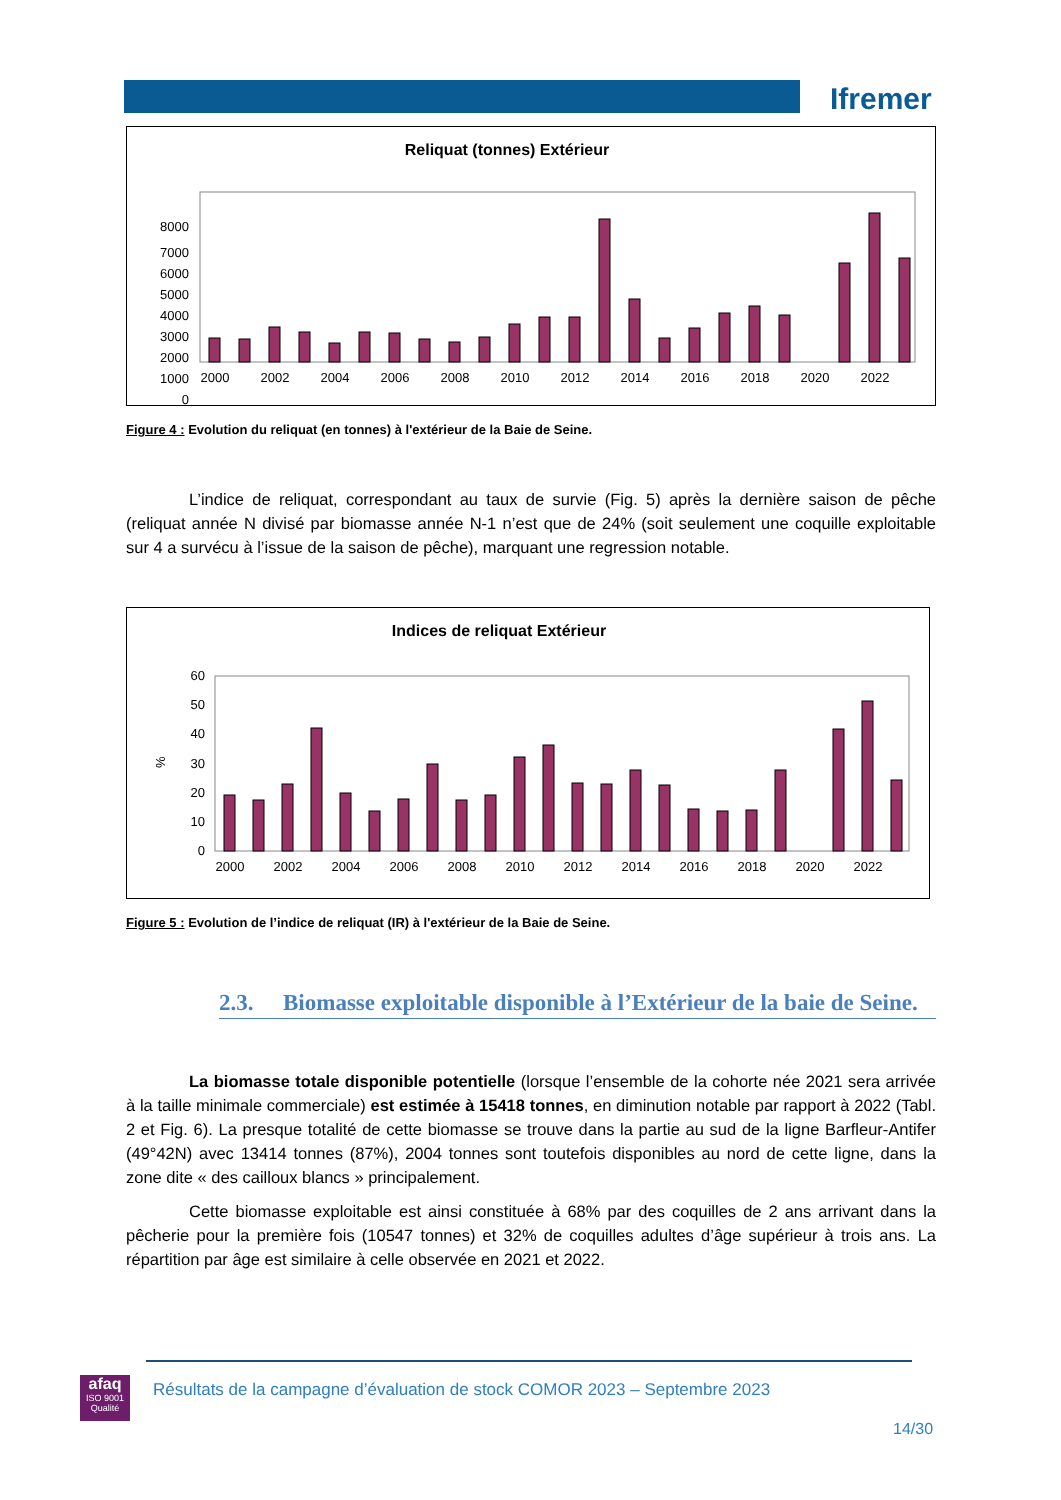Ifremer
Reliquat (tonnes) Extérieur
8000
7000
6000
5000
4000
3000
2000
1000
0
2000
2002
2004
2006
2008
2010
2012
2014
2016
2018
2020
2022
Figure 4 : Evolution du reliquat (en tonnes) à l'extérieur de la Baie de Seine.
L’indice de reliquat, correspondant au taux de survie (Fig. 5) après la dernière saison de pêche (reliquat année N divisé par biomasse année N-1 n’est que de 24% (soit seulement une coquille exploitable sur 4 a survécu à l’issue de la saison de pêche), marquant une regression notable.
Indices de reliquat Extérieur
%
60
50
40
30
20
10
0
2000
2002
2004
2006
2008
2010
2012
2014
2016
2018
2020
2022
Figure 5 : Evolution de l’indice de reliquat (IR) à l'extérieur de la Baie de Seine.
2.3. Biomasse exploitable disponible à l’Extérieur de la baie de Seine.
La biomasse totale disponible potentielle (lorsque l’ensemble de la cohorte née 2021 sera arrivée à la taille minimale commerciale) est estimée à 15418 tonnes, en diminution notable par rapport à 2022 (Tabl. 2 et Fig. 6). La presque totalité de cette biomasse se trouve dans la partie au sud de la ligne Barfleur-Antifer (49°42N) avec 13414 tonnes (87%), 2004 tonnes sont toutefois disponibles au nord de cette ligne, dans la zone dite « des cailloux blancs » principalement.
Cette biomasse exploitable est ainsi constituée à 68% par des coquilles de 2 ans arrivant dans la pêcherie pour la première fois (10547 tonnes) et 32% de coquilles adultes d’âge supérieur à trois ans. La répartition par âge est similaire à celle observée en 2021 et 2022.
afaq
ISO 9001
Qualité
Résultats de la campagne d’évaluation de stock COMOR 2023 – Septembre 2023
14/30